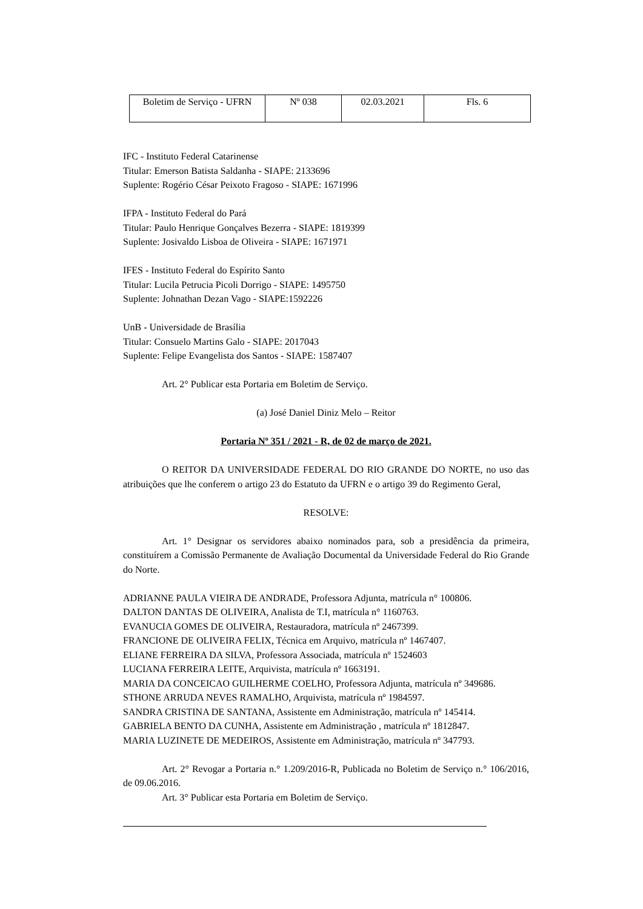| Boletim de Serviço - UFRN | Nº 038 | 02.03.2021 | Fls. 6 |
IFC - Instituto Federal Catarinense
Titular: Emerson Batista Saldanha - SIAPE: 2133696
Suplente: Rogério César Peixoto Fragoso - SIAPE: 1671996
IFPA - Instituto Federal do Pará
Titular: Paulo Henrique Gonçalves Bezerra - SIAPE: 1819399
Suplente: Josivaldo Lisboa de Oliveira - SIAPE: 1671971
IFES - Instituto Federal do Espírito Santo
Titular: Lucila Petrucia Picoli Dorrigo - SIAPE: 1495750
Suplente: Johnathan Dezan Vago - SIAPE:1592226
UnB - Universidade de Brasília
Titular: Consuelo Martins Galo - SIAPE: 2017043
Suplente: Felipe Evangelista dos Santos - SIAPE: 1587407
Art. 2° Publicar esta Portaria em Boletim de Serviço.
(a) José Daniel Diniz Melo – Reitor
Portaria Nº 351 / 2021 - R, de 02 de março de 2021.
O REITOR DA UNIVERSIDADE FEDERAL DO RIO GRANDE DO NORTE, no uso das atribuições que lhe conferem o artigo 23 do Estatuto da UFRN e o artigo 39 do Regimento Geral,
RESOLVE:
Art. 1° Designar os servidores abaixo nominados para, sob a presidência da primeira, constituírem a Comissão Permanente de Avaliação Documental da Universidade Federal do Rio Grande do Norte.
ADRIANNE PAULA VIEIRA DE ANDRADE, Professora Adjunta, matrícula n° 100806.
DALTON DANTAS DE OLIVEIRA, Analista de T.I, matrícula n° 1160763.
EVANUCIA GOMES DE OLIVEIRA, Restauradora, matrícula nº 2467399.
FRANCIONE DE OLIVEIRA FELIX, Técnica em Arquivo, matrícula nº 1467407.
ELIANE FERREIRA DA SILVA, Professora Associada, matrícula nº 1524603
LUCIANA FERREIRA LEITE, Arquivista, matrícula nº 1663191.
MARIA DA CONCEICAO GUILHERME COELHO, Professora Adjunta, matrícula nº 349686.
STHONE ARRUDA NEVES RAMALHO, Arquivista, matrícula nº 1984597.
SANDRA CRISTINA DE SANTANA, Assistente em Administração, matrícula nº 145414.
GABRIELA BENTO DA CUNHA, Assistente em Administração , matrícula nº 1812847.
MARIA LUZINETE DE MEDEIROS, Assistente em Administração, matrícula nº 347793.
Art. 2° Revogar a Portaria n.° 1.209/2016-R, Publicada no Boletim de Serviço n.° 106/2016, de 09.06.2016.
Art. 3° Publicar esta Portaria em Boletim de Serviço.